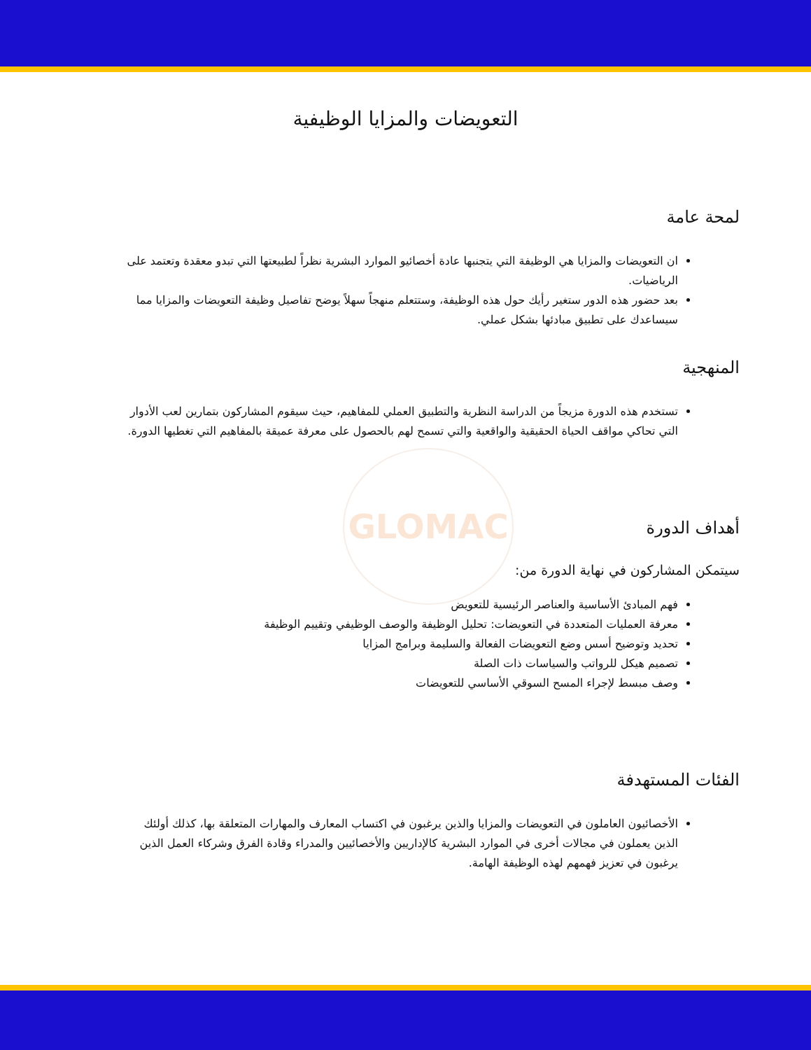GLOMAC
التعويضات والمزايا الوظيفية
لمحة عامة
ان التعويضات والمزايا هي الوظيفة التي يتجنبها عادة أخصائيو الموارد البشرية نظراً لطبيعتها التي تبدو معقدة وتعتمد على الرياضيات.
بعد حضور هذه الدور ستغير رأيك حول هذه الوظيفة، وستتعلم منهجاً سهلاً يوضح تفاصيل وظيفة التعويضات والمزايا مما سيساعدك على تطبيق مبادئها بشكل عملي.
المنهجية
تستخدم هذه الدورة مزيجاً من الدراسة النظرية والتطبيق العملي للمفاهيم، حيث سيقوم المشاركون بتمارين لعب الأدوار التي تحاكي مواقف الحياة الحقيقية والواقعية والتي تسمح لهم بالحصول على معرفة عميقة بالمفاهيم التي تغطيها الدورة.
أهداف الدورة
سيتمكن المشاركون في نهاية الدورة من:
فهم المبادئ الأساسية والعناصر الرئيسية للتعويض
معرفة العمليات المتعددة في التعويضات: تحليل الوظيفة والوصف الوظيفي وتقييم الوظيفة
تحديد وتوضيح أسس وضع التعويضات الفعالة والسليمة وبرامج المزايا
تصميم هيكل للرواتب والسياسات ذات الصلة
وصف مبسط لإجراء المسح السوقي الأساسي للتعويضات
الفئات المستهدفة
الأخصائيون العاملون في التعويضات والمزايا والذين يرغبون في اكتساب المعارف والمهارات المتعلقة بها، كذلك أولئك الذين يعملون في مجالات أخرى في الموارد البشرية كالإداريين والأخصائيين والمدراء وقادة الفرق وشركاء العمل الذين يرغبون في تعزيز فهمهم لهذه الوظيفة الهامة.